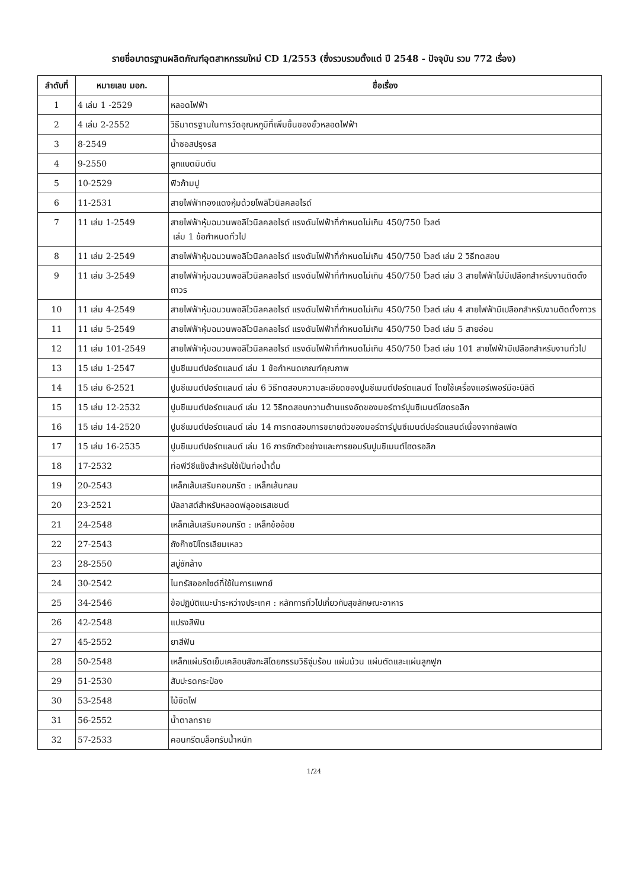รายชื่อมาตรฐานผลิตภัณฑ์อุตสาหกรรมใหม่ CD 1/2553 (ซึ่งรวบรวมตั้งแต่ ปี 2548 - ปัจจุบัน รวม 772 เรื่อง)
| ลำดับที่ | หมายเลข มอก. | ชื่อเรื่อง |
| --- | --- | --- |
| 1 | 4 เล่ม 1 -2529 | หลอดไฟฟ้า |
| 2 | 4 เล่ม 2-2552 | วิธีมาตรฐานในการวัดอุณหภูมิที่เพิ่มขึ้นของขั้วหลอดไฟฟ้า |
| 3 | 8-2549 | น้ำซอสปรุงรส |
| 4 | 9-2550 | ลูกแบดมินตัน |
| 5 | 10-2529 | ฟิวก้ามปู |
| 6 | 11-2531 | สายไฟฟ้าทองแดงหุ้มด้วยโพลิไวนิลคลอไรด์ |
| 7 | 11 เล่ม 1-2549 | สายไฟฟ้าหุ้มฉนวนพอลิไวนิลคลอไรด์ แรงดันไฟฟ้าที่กำหนดไม่เกิน 450/750 โวลต์ เล่ม 1 ข้อกำหนดทั่วไป |
| 8 | 11 เล่ม 2-2549 | สายไฟฟ้าหุ้มฉนวนพอลิไวนิลคลอไรด์ แรงดันไฟฟ้าที่กำหนดไม่เกิน 450/750 โวลต์ เล่ม 2 วิธีทดสอบ |
| 9 | 11 เล่ม 3-2549 | สายไฟฟ้าหุ้มฉนวนพอลิไวนิลคลอไรด์ แรงดันไฟฟ้าที่กำหนดไม่เกิน 450/750 โวลต์ เล่ม 3 สายไฟฟ้าไม่มีเปลือกสำหรับงานติดตั้งถาวร |
| 10 | 11 เล่ม 4-2549 | สายไฟฟ้าหุ้มฉนวนพอลิไวนิลคลอไรด์ แรงดันไฟฟ้าที่กำหนดไม่เกิน 450/750 โวลต์ เล่ม 4 สายไฟฟ้ามีเปลือกสำหรับงานติดตั้งถาวร |
| 11 | 11 เล่ม 5-2549 | สายไฟฟ้าหุ้มฉนวนพอลิไวนิลคลอไรด์ แรงดันไฟฟ้าที่กำหนดไม่เกิน 450/750 โวลต์ เล่ม 5 สายอ่อน |
| 12 | 11 เล่ม 101-2549 | สายไฟฟ้าหุ้มฉนวนพอลิไวนิลคลอไรด์ แรงดันไฟฟ้าที่กำหนดไม่เกิน 450/750 โวลต์ เล่ม 101 สายไฟฟ้ามีเปลือกสำหรับงานทั่วไป |
| 13 | 15 เล่ม 1-2547 | ปูนซีเมนต์ปอร์ตแลนด์ เล่ม 1 ข้อกำหนดเกณฑ์คุณภาพ |
| 14 | 15 เล่ม 6-2521 | ปูนซีเมนต์ปอร์ตแลนด์ เล่ม 6 วิธีทดสอบความละเอียดของปูนซีเมนต์ปอร์ตแลนด์ โดยใช้เครื่องแอร์เพอร์มีอะบิลิตี |
| 15 | 15 เล่ม 12-2532 | ปูนซีเมนต์ปอร์ตแลนด์ เล่ม 12 วิธีทดสอบความต้านแรงอัดของมอร์ตาร์ปูนซีเมนต์ไฮดรอลิก |
| 16 | 15 เล่ม 14-2520 | ปูนซีเมนต์ปอร์ตแลนด์ เล่ม 14 การทดสอบการขยายตัวของมอร์ตาร์ปูนซีเมนต์ปอร์ตแลนด์เนื่องจากซัลเฟต |
| 17 | 15 เล่ม 16-2535 | ปูนซีเมนต์ปอร์ตแลนด์ เล่ม 16 การชักตัวอย่างและการยอมรับปูนซีเมนต์ไฮดรอลิก |
| 18 | 17-2532 | ท่อพีวีซีแข็งสำหรับใช้เป็นท่อน้ำดื่ม |
| 19 | 20-2543 | เหล็กเส้นเสริมคอนกรีต : เหล็กเส้นกลม |
| 20 | 23-2521 | บัลลาสต์สำหรับหลอดฟลูออเรสเซนต์ |
| 21 | 24-2548 | เหล็กเส้นเสริมคอนกรีต : เหล็กข้ออ้อย |
| 22 | 27-2543 | ถังก๊าซปิโตรเลียมเหลว |
| 23 | 28-2550 | สบู่ซักล้าง |
| 24 | 30-2542 | ไนทรัสออกไซด์ที่ใช้ในการแพทย์ |
| 25 | 34-2546 | ข้อปฏิบัติแนะนำระหว่างประเทศ : หลักการทั่วไปเกี่ยวกับสุขลักษณะอาหาร |
| 26 | 42-2548 | แปรงสีฟัน |
| 27 | 45-2552 | ยาสีฟัน |
| 28 | 50-2548 | เหล็กแผ่นรีดเย็นเคลือบสังกะสีโดยกรรมวิธีจุ่มร้อน แผ่นม้วน แผ่นตัดและแผ่นลูกฟูก |
| 29 | 51-2530 | สับปะรดกระป๋อง |
| 30 | 53-2548 | ไม้ขีดไฟ |
| 31 | 56-2552 | น้ำตาลทราย |
| 32 | 57-2533 | คอนกรีตบล็อกรับน้ำหนัก |
1/24